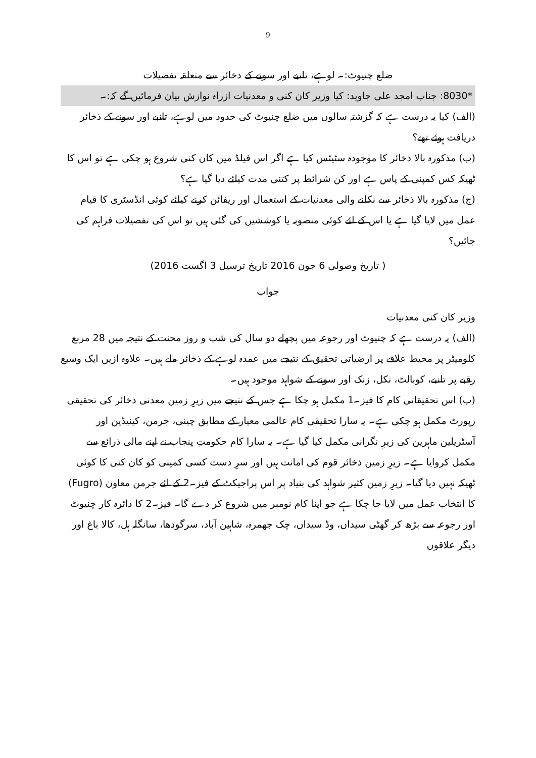9
ضلع چنیوٹ:۔ لوہے، تانبے اور سونے کے ذخائر سے متعلقہ تفصیلات
*8030: جناب امجد علی جاوید: کیا وزیر کان کنی و معدنیات ازراہ نوازش بیان فرمائیں گے کہ:۔
(الف) کیا یہ درست ہے کہ گزشتہ سالوں میں ضلع چنیوٹ کی حدود میں لوہے، تانبے اور سونے کے ذخائر دریافت ہوئے تھے؟
(ب) مذکورہ بالا ذخائر کا موجودہ سٹیٹس کیا ہے اگر اس فیلڈ میں کان کنی شروع ہو چکی ہے تو اس کا ٹھیکہ کس کمپنی کے پاس ہے اور کن شرائط پر کتنی مدت کیلئے دیا گیا ہے؟
(ج) مذکورہ بالا ذخائر سے نکلنے والی معدنیات کے استعمال اور ریفائن کرنے کیلئے کوئی انڈسٹری کا قیام عمل میں لایا گیا ہے یا اس کے لئے کوئی منصوبہ یا کوششیں کی گئی ہیں تو اس کی تفصیلات فراہم کی جائیں؟
( تاریخ وصولی 6 جون 2016 تاریخ ترسیل 3 اگست 2016)
جواب
وزیر کان کنی معدنیات
(الف) یہ درست ہے کہ چنیوٹ اور رجوعہ میں پچھلے دو سال کی شب و روز محنت کے نتیجہ میں 28 مربع کلومیٹر پر محیط علاقے پر ارضیاتی تحقیق کے نتیجے میں عمدہ لوہے کے ذخائر ملے ہیں۔ علاوہ ازیں ایک وسیع رقبے پر تانبے، کوبالٹ، نکل، زنک اور سونے کے شواہد موجود ہیں۔
(ب) اس تحقیقاتی کام کا فیز۔1 مکمل ہو چکا ہے جس کے نتیجے میں زیرِ زمین معدنی ذخائر کی تحقیقی رپورٹ مکمل ہو چکی ہے۔ یہ سارا تحقیقی کام عالمی معیار کے مطابق چینی، جرمن، کینیڈین اور آسٹریلین ماہرین کی زیرِ نگرانی مکمل کیا گیا ہے۔ یہ سارا کام حکومتِ پنجاب نے اپنے مالی ذرائع سے مکمل کروایا ہے۔ زیرِ زمین ذخائر قوم کی امانت ہیں اور سرِ دست کسی کمپنی کو کان کنی کا کوئی ٹھیکہ نہیں دیا گیا۔ زیرِ زمین کثیر شواہد کی بنیاد پر اس پراجیکٹ کے فیز۔2 کے لئے جرمن معاون (Fugro) کا انتخاب عمل میں لایا جا چکا ہے جو اپنا کام نومبر میں شروع کر دے گا۔ فیز۔2 کا دائرہ کار چنیوٹ اور رجوعہ سے بڑھ کر گھٹی سیداں، وڈ سیداں، چک جھمرہ، شاہین آباد، سرگودھا، سانگلہ ہل، کالا باغ اور دیگر علاقوں